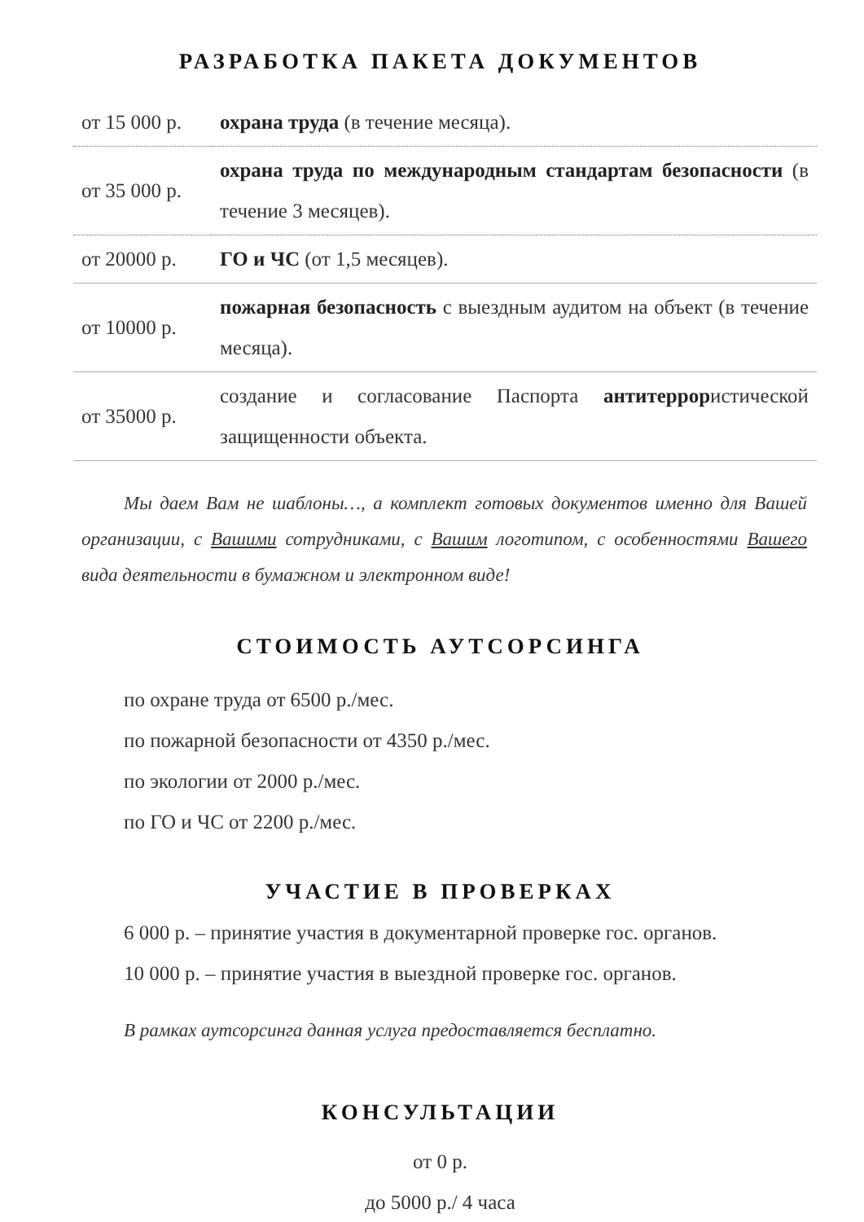РАЗРАБОТКА ПАКЕТА ДОКУМЕНТОВ
| от 15 000 р. | охрана труда (в течение месяца). |
| от 35 000 р. | охрана труда по международным стандартам безопасности (в течение 3 месяцев). |
| от 20000 р. | ГО и ЧС (от 1,5 месяцев). |
| от 10000 р. | пожарная безопасность с выездным аудитом на объект (в течение месяца). |
| от 35000 р. | создание и согласование Паспорта антитеррор истической защищенности объекта. |
Мы даем Вам не шаблоны…, а комплект готовых документов именно для Вашей организации, с Вашими сотрудниками, с Вашим логотипом, с особенностями Вашего вида деятельности в бумажном и электронном виде!
СТОИМОСТЬ АУТСОРСИНГА
по охране труда от 6500 р./мес.
по пожарной безопасности от 4350 р./мес.
по экологии от 2000 р./мес.
по ГО и ЧС от 2200 р./мес.
УЧАСТИЕ В ПРОВЕРКАХ
6 000 р. – принятие участия в документарной проверке гос. органов.
10 000 р. – принятие участия в выездной проверке гос. органов.
В рамках аутсорсинга данная услуга предоставляется бесплатно.
КОНСУЛЬТАЦИИ
от 0 р.
до 5000 р./ 4 часа